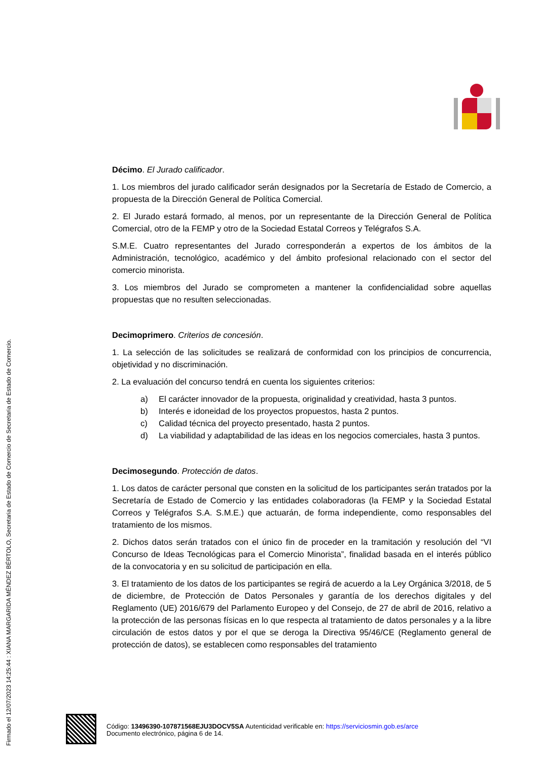Firmado el 12/07/2023 14:25:44 : XIANA MARGARIDA MÉNDEZ BÉRTOLO, Secretaria de Estado de Comercio de Secretaria de Estado de Comercio.
Décimo. El Jurado calificador.
1. Los miembros del jurado calificador serán designados por la Secretaría de Estado de Comercio, a propuesta de la Dirección General de Política Comercial.
2. El Jurado estará formado, al menos, por un representante de la Dirección General de Política Comercial, otro de la FEMP y otro de la Sociedad Estatal Correos y Telégrafos S.A.
S.M.E. Cuatro representantes del Jurado corresponderán a expertos de los ámbitos de la Administración, tecnológico, académico y del ámbito profesional relacionado con el sector del comercio minorista.
3. Los miembros del Jurado se comprometen a mantener la confidencialidad sobre aquellas propuestas que no resulten seleccionadas.
Decimoprimero. Criterios de concesión.
1. La selección de las solicitudes se realizará de conformidad con los principios de concurrencia, objetividad y no discriminación.
2. La evaluación del concurso tendrá en cuenta los siguientes criterios:
a) El carácter innovador de la propuesta, originalidad y creatividad, hasta 3 puntos.
b) Interés e idoneidad de los proyectos propuestos, hasta 2 puntos.
c) Calidad técnica del proyecto presentado, hasta 2 puntos.
d) La viabilidad y adaptabilidad de las ideas en los negocios comerciales, hasta 3 puntos.
Decimosegundo. Protección de datos.
1. Los datos de carácter personal que consten en la solicitud de los participantes serán tratados por la Secretaría de Estado de Comercio y las entidades colaboradoras (la FEMP y la Sociedad Estatal Correos y Telégrafos S.A. S.M.E.) que actuarán, de forma independiente, como responsables del tratamiento de los mismos.
2. Dichos datos serán tratados con el único fin de proceder en la tramitación y resolución del “VI Concurso de Ideas Tecnológicas para el Comercio Minorista”, finalidad basada en el interés público de la convocatoria y en su solicitud de participación en ella.
3. El tratamiento de los datos de los participantes se regirá de acuerdo a la Ley Orgánica 3/2018, de 5 de diciembre, de Protección de Datos Personales y garantía de los derechos digitales y del Reglamento (UE) 2016/679 del Parlamento Europeo y del Consejo, de 27 de abril de 2016, relativo a la protección de las personas físicas en lo que respecta al tratamiento de datos personales y a la libre circulación de estos datos y por el que se deroga la Directiva 95/46/CE (Reglamento general de protección de datos), se establecen como responsables del tratamiento
Código: 13496390-107871568EJU3DOCV5SA Autenticidad verificable en: https://serviciosmin.gob.es/arce
Documento electrónico, página 6 de 14.